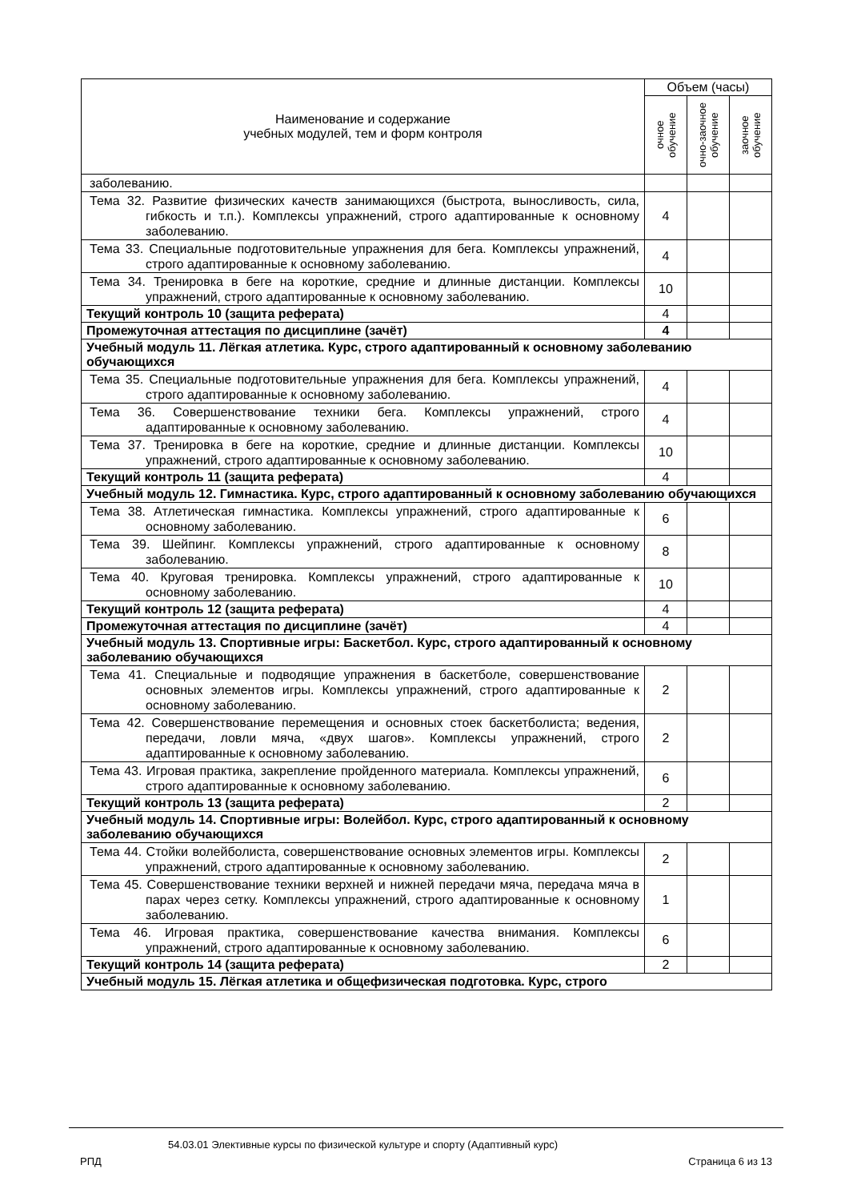| Наименование и содержание учебных модулей, тем и форм контроля | Объем (часы) | | |
| --- | --- | --- | --- |
| | очное обучение | очно-заочное обучение | заочное обучение |
| заболеванию. | | | |
| Тема 32. Развитие физических качеств занимающихся (быстрота, выносливость, сила, гибкость и т.п.). Комплексы упражнений, строго адаптированные к основному заболеванию. | 4 | | |
| Тема 33. Специальные подготовительные упражнения для бега. Комплексы упражнений, строго адаптированные к основному заболеванию. | 4 | | |
| Тема 34. Тренировка в беге на короткие, средние и длинные дистанции. Комплексы упражнений, строго адаптированные к основному заболеванию. | 10 | | |
| Текущий контроль 10 (защита реферата) | 4 | | |
| Промежуточная аттестация по дисциплине (зачёт) | 4 | | |
| Учебный модуль 11. Лёгкая атлетика. Курс, строго адаптированный к основному заболеванию обучающихся | | | |
| Тема 35. Специальные подготовительные упражнения для бега. Комплексы упражнений, строго адаптированные к основному заболеванию. | 4 | | |
| Тема 36. Совершенствование техники бега. Комплексы упражнений, строго адаптированные к основному заболеванию. | 4 | | |
| Тема 37. Тренировка в беге на короткие, средние и длинные дистанции. Комплексы упражнений, строго адаптированные к основному заболеванию. | 10 | | |
| Текущий контроль 11 (защита реферата) | 4 | | |
| Учебный модуль 12. Гимнастика. Курс, строго адаптированный к основному заболеванию обучающихся | | | |
| Тема 38. Атлетическая гимнастика. Комплексы упражнений, строго адаптированные к основному заболеванию. | 6 | | |
| Тема 39. Шейпинг. Комплексы упражнений, строго адаптированные к основному заболеванию. | 8 | | |
| Тема 40. Круговая тренировка. Комплексы упражнений, строго адаптированные к основному заболеванию. | 10 | | |
| Текущий контроль 12 (защита реферата) | 4 | | |
| Промежуточная аттестация по дисциплине (зачёт) | 4 | | |
| Учебный модуль 13. Спортивные игры: Баскетбол. Курс, строго адаптированный к основному заболеванию обучающихся | | | |
| Тема 41. Специальные и подводящие упражнения в баскетболе, совершенствование основных элементов игры. Комплексы упражнений, строго адаптированные к основному заболеванию. | 2 | | |
| Тема 42. Совершенствование перемещения и основных стоек баскетболиста; ведения, передачи, ловли мяча, «двух шагов». Комплексы упражнений, строго адаптированные к основному заболеванию. | 2 | | |
| Тема 43. Игровая практика, закрепление пройденного материала. Комплексы упражнений, строго адаптированные к основному заболеванию. | 6 | | |
| Текущий контроль 13 (защита реферата) | 2 | | |
| Учебный модуль 14. Спортивные игры: Волейбол. Курс, строго адаптированный к основному заболеванию обучающихся | | | |
| Тема 44. Стойки волейболиста, совершенствование основных элементов игры. Комплексы упражнений, строго адаптированные к основному заболеванию. | 2 | | |
| Тема 45. Совершенствование техники верхней и нижней передачи мяча, передача мяча в парах через сетку. Комплексы упражнений, строго адаптированные к основному заболеванию. | 1 | | |
| Тема 46. Игровая практика, совершенствование качества внимания. Комплексы упражнений, строго адаптированные к основному заболеванию. | 6 | | |
| Текущий контроль 14 (защита реферата) | 2 | | |
| Учебный модуль 15. Лёгкая атлетика и общефизическая подготовка. Курс, строго | | | |
54.03.01 Элективные курсы по физической культуре и спорту (Адаптивный курс)
РПД Страница 6 из 13